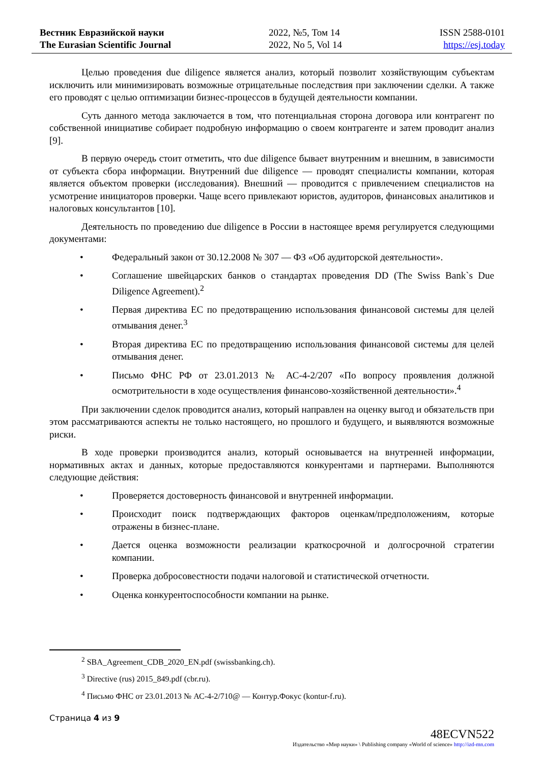Вестник Евразийской науки
The Eurasian Scientific Journal
2022, №5, Том 14
2022, No 5, Vol 14
ISSN 2588-0101
https://esj.today
Целью проведения due diligence является анализ, который позволит хозяйствующим субъектам исключить или минимизировать возможные отрицательные последствия при заключении сделки. А также его проводят с целью оптимизации бизнес-процессов в будущей деятельности компании.
Суть данного метода заключается в том, что потенциальная сторона договора или контрагент по собственной инициативе собирает подробную информацию о своем контрагенте и затем проводит анализ [9].
В первую очередь стоит отметить, что due diligence бывает внутренним и внешним, в зависимости от субъекта сбора информации. Внутренний due diligence — проводят специалисты компании, которая является объектом проверки (исследования). Внешний — проводится с привлечением специалистов на усмотрение инициаторов проверки. Чаще всего привлекают юристов, аудиторов, финансовых аналитиков и налоговых консультантов [10].
Деятельность по проведению due diligence в России в настоящее время регулируется следующими документами:
• Федеральный закон от 30.12.2008 № 307 — ФЗ «Об аудиторской деятельности».
• Соглашение швейцарских банков о стандартах проведения DD (The Swiss Bank`s Due Diligence Agreement).<sup>2</sup>
• Первая директива ЕС по предотвращению использования финансовой системы для целей отмывания денег.<sup>3</sup>
• Вторая директива ЕС по предотвращению использования финансовой системы для целей отмывания денег.
• Письмо ФНС РФ от 23.01.2013 № АС-4-2/207 «По вопросу проявления должной осмотрительности в ходе осуществления финансово-хозяйственной деятельности».<sup>4</sup>
При заключении сделок проводится анализ, который направлен на оценку выгод и обязательств при этом рассматриваются аспекты не только настоящего, но прошлого и будущего, и выявляются возможные риски.
В ходе проверки производится анализ, который основывается на внутренней информации, нормативных актах и данных, которые предоставляются конкурентами и партнерами. Выполняются следующие действия:
• Проверяется достоверность финансовой и внутренней информации.
• Происходит поиск подтверждающих факторов оценкам/предположениям, которые отражены в бизнес-плане.
• Дается оценка возможности реализации краткосрочной и долгосрочной стратегии компании.
• Проверка добросовестности подачи налоговой и статистической отчетности.
• Оценка конкурентоспособности компании на рынке.
<sup>2</sup> SBA_Agreement_CDB_2020_EN.pdf (swissbanking.ch).
<sup>3</sup> Directive (rus) 2015_849.pdf (cbr.ru).
<sup>4</sup> Письмо ФНС от 23.01.2013 № АС-4-2/710@ — Контур.Фокус (kontur-f.ru).
Страница 4 из 9
48ECVN522
Издательство «Мир науки» \ Publishing company «World of science» http://izd-mn.com